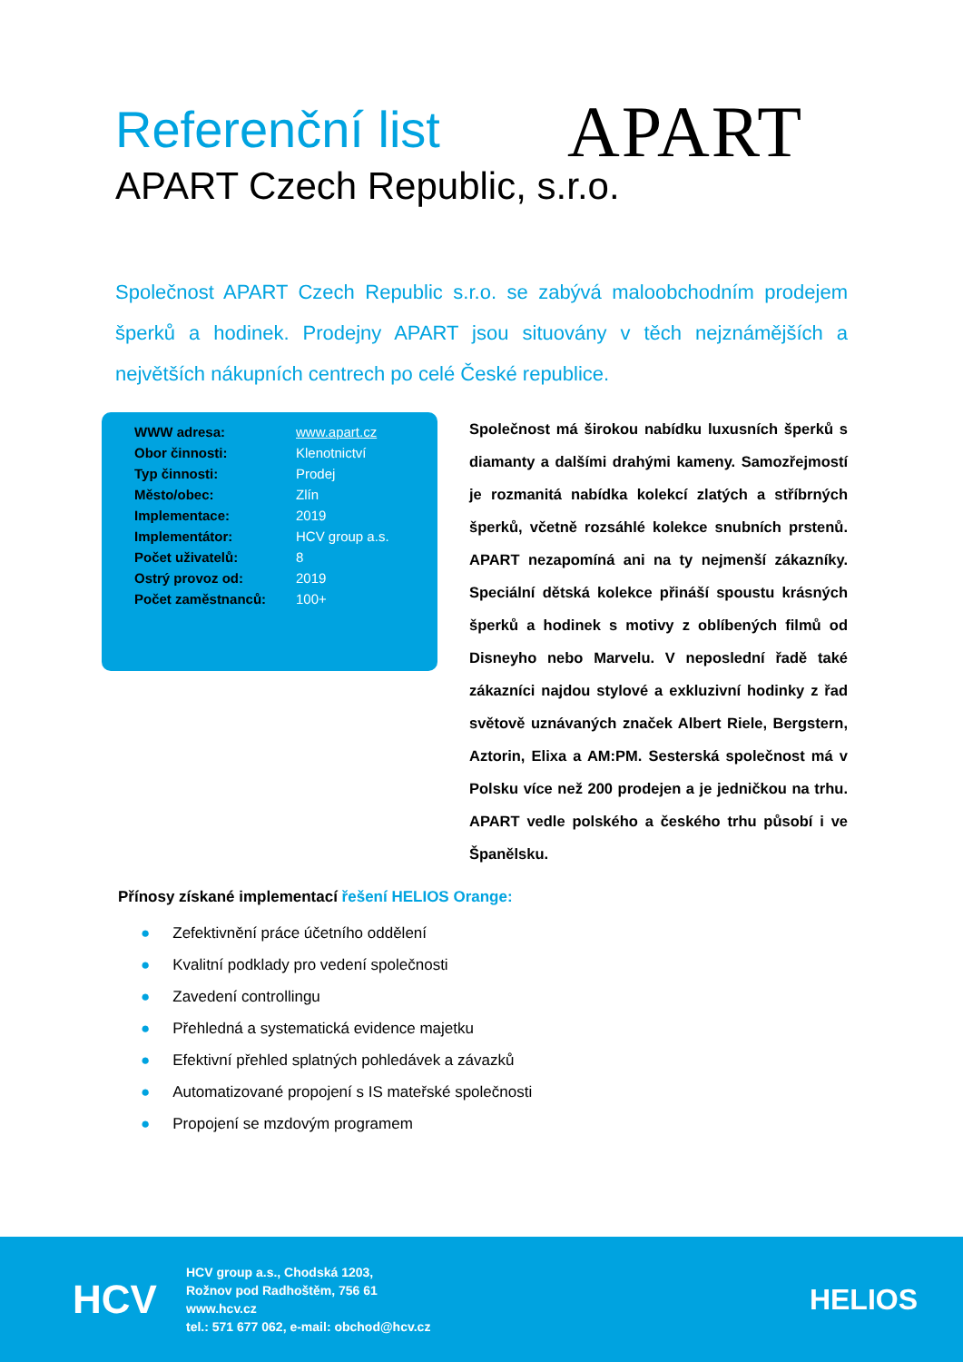Referenční list
APART Czech Republic, s.r.o.
APART
Společnost APART Czech Republic s.r.o. se zabývá maloobchodním prodejem šperků a hodinek. Prodejny APART jsou situovány v těch nejznámějších a největších nákupních centrech po celé České republice.
| WWW adresa: | www.apart.cz |
| Obor činnosti: | Klenotnictví |
| Typ činnosti: | Prodej |
| Město/obec: | Zlín |
| Implementace: | 2019 |
| Implementátor: | HCV group a.s. |
| Počet uživatelů: | 8 |
| Ostrý provoz od: | 2019 |
| Počet zaměstnanců: | 100+ |
Společnost má širokou nabídku luxusních šperků s diamanty a dalšími drahými kameny. Samozřejmostí je rozmanitá nabídka kolekcí zlatých a stříbrných šperků, včetně rozsáhlé kolekce snubních prstenů. APART nezapomíná ani na ty nejmenší zákazníky. Speciální dětská kolekce přináší spoustu krásných šperků a hodinek s motivy z oblíbených filmů od Disneyho nebo Marvelu. V neposlední řadě také zákazníci najdou stylové a exkluzivní hodinky z řad světově uznávaných značek Albert Riele, Bergstern, Aztorin, Elixa a AM:PM. Sesterská společnost má v Polsku více než 200 prodejen a je jedničkou na trhu. APART vedle polského a českého trhu působí i ve Španělsku.
Přínosy získané implementací řešení HELIOS Orange:
● Zefektivnění práce účetního oddělení
● Kvalitní podklady pro vedení společnosti
● Zavedení controllingu
● Přehledná a systematická evidence majetku
● Efektivní přehled splatných pohledávek a závazků
● Automatizované propojení s IS mateřské společnosti
● Propojení se mzdovým programem
HCV
HCV group a.s., Chodská 1203,
Rožnov pod Radhoštěm, 756 61
www.hcv.cz
tel.: 571 677 062, e-mail: obchod@hcv.cz
HELIOS